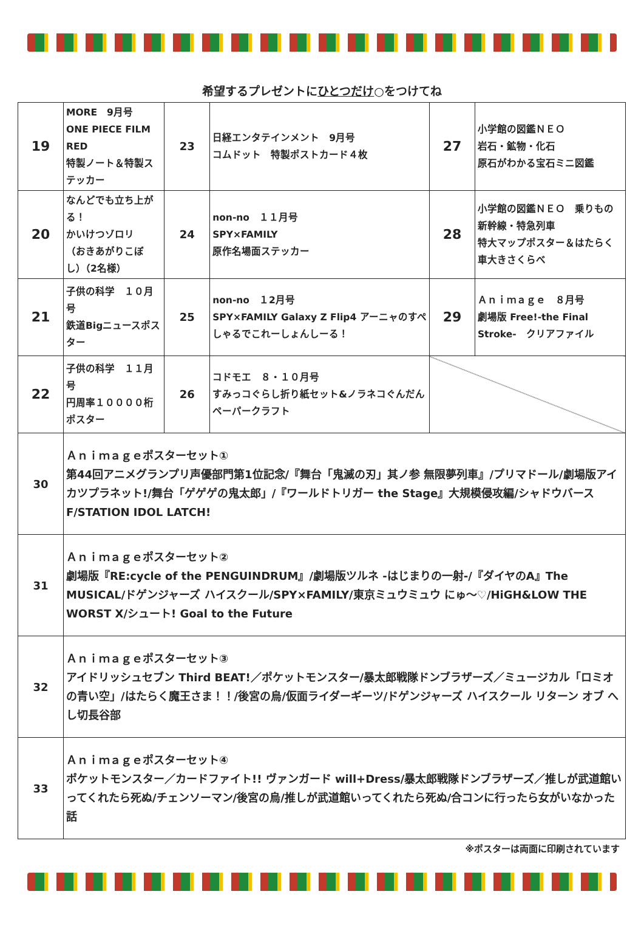希望するプレゼントにひとつだけ○をつけてね
| 19 | MORE 9月号 ONE PIECE FILM RED 特製ノート＆特製ステッカー | 23 | 日経エンタテインメント 9月号 コムドット 特製ポストカード４枚 | 27 | 小学館の図鑑ＮＥＯ 岩石・鉱物・化石 原石がわかる宝石ミニ図鑑 |
| 20 | なんどでも立ち上がる！ かいけつゾロリ （おきあがりこぼし）（2名様） | 24 | non-no １１月号 SPY×FAMILY 原作名場面ステッカー | 28 | 小学館の図鑑ＮＥＯ 乗りもの 新幹線・特急列車 特大マップポスター＆はたらく車大きさくらべ |
| 21 | 子供の科学 １０月号 鉄道Bigニュースポスター | 25 | non-no １2月号 SPY×FAMILY Galaxy Z Flip4 アーニャのすぺしゃるでこれーしょんしーる！ | 29 | Ａｎｉｍａｇｅ ８月号 劇場版 Free!-the Final Stroke- クリアファイル |
| 22 | 子供の科学 １１月号 円周率１００００桁ポスター | 26 | コドモエ ８・１０月号 すみっコぐらし折り紙セット&ノラネコぐんだんペーパークラフト | | |
| 30 | Ａｎｉｍａｇｅポスターセット① 第44回アニメグランプリ声優部門第1位記念/『舞台「鬼滅の刃」其ノ参 無限夢列車』/プリマドール/劇場版アイカツプラネット!/舞台「ゲゲゲの鬼太郎」/『ワールドトリガー the Stage』大規模侵攻編/シャドウバースF/STATION IDOL LATCH! | | | | |
| 31 | Ａｎｉｍａｇｅポスターセット② 劇場版『RE:cycle of the PENGUINDRUM』/劇場版ツルネ -はじまりの一射-/『ダイヤのA』The MUSICAL/ドゲンジャーズ ハイスクール/SPY×FAMILY/東京ミュウミュウ にゅ～♡/HiGH&LOW THE WORST X/シュート! Goal to the Future | | | | |
| 32 | Ａｎｉｍａｇｅポスターセット③ アイドリッシュセブン Third BEAT!／ポケットモンスター/暴太郎戦隊ドンブラザーズ／ミュージカル「ロミオの青い空」/はたらく魔王さま！！/後宮の烏/仮面ライダーギーツ/ドゲンジャーズ ハイスクール リターン オブ へし切長谷部 | | | | |
| 33 | Ａｎｉｍａｇｅポスターセット④ ポケットモンスター／カードファイト!! ヴァンガード will+Dress/暴太郎戦隊ドンブラザーズ／推しが武道館いってくれたら死ぬ/チェンソーマン/後宮の烏/推しが武道館いってくれたら死ぬ/合コンに行ったら女がいなかった話 | | | | |
※ポスターは両面に印刷されています